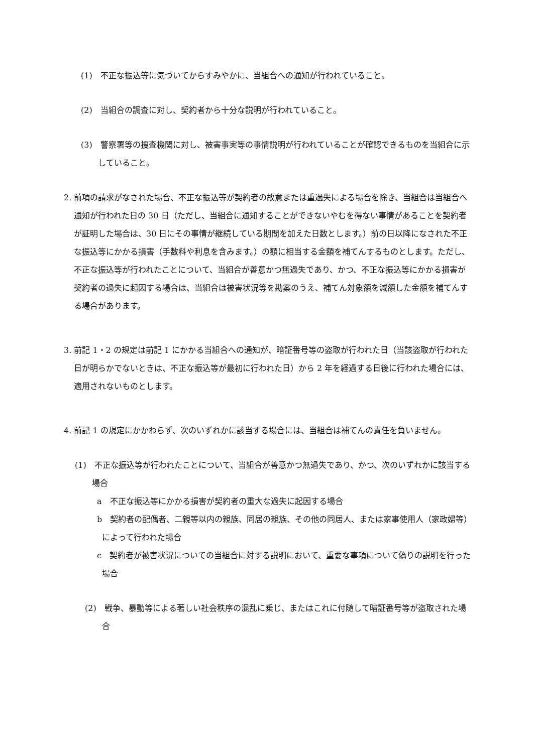(1)　不正な振込等に気づいてからすみやかに、当組合への通知が行われていること。
(2)　当組合の調査に対し、契約者から十分な説明が行われていること。
(3)　警察署等の捜査機関に対し、被害事実等の事情説明が行われていることが確認できるものを当組合に示していること。
2. 前項の請求がなされた場合、不正な振込等が契約者の故意または重過失による場合を除き、当組合は当組合へ通知が行われた日の 30 日（ただし、当組合に通知することができないやむを得ない事情があることを契約者が証明した場合は、30 日にその事情が継続している期間を加えた日数とします。）前の日以降になされた不正な振込等にかかる損害（手数料や利息を含みます。）の額に相当する金額を補てんするものとします。ただし、不正な振込等が行われたことについて、当組合が善意かつ無過失であり、かつ、不正な振込等にかかる損害が契約者の過失に起因する場合は、当組合は被害状況等を勘案のうえ、補てん対象額を減額した金額を補てんする場合があります。
3. 前記 1・2 の規定は前記 1 にかかる当組合への通知が、暗証番号等の盗取が行われた日（当該盗取が行われた日が明らかでないときは、不正な振込等が最初に行われた日）から 2 年を経過する日後に行われた場合には、適用されないものとします。
4. 前記 1 の規定にかかわらず、次のいずれかに該当する場合には、当組合は補てんの責任を負いません。
(1)　不正な振込等が行われたことについて、当組合が善意かつ無過失であり、かつ、次のいずれかに該当する場合
a　不正な振込等にかかる損害が契約者の重大な過失に起因する場合
b　契約者の配偶者、二親等以内の親族、同居の親族、その他の同居人、または家事使用人（家政婦等）によって行われた場合
c　契約者が被害状況についての当組合に対する説明において、重要な事項について偽りの説明を行った場合
(2)　戦争、暴動等による著しい社会秩序の混乱に乗じ、またはこれに付随して暗証番号等が盗取された場合